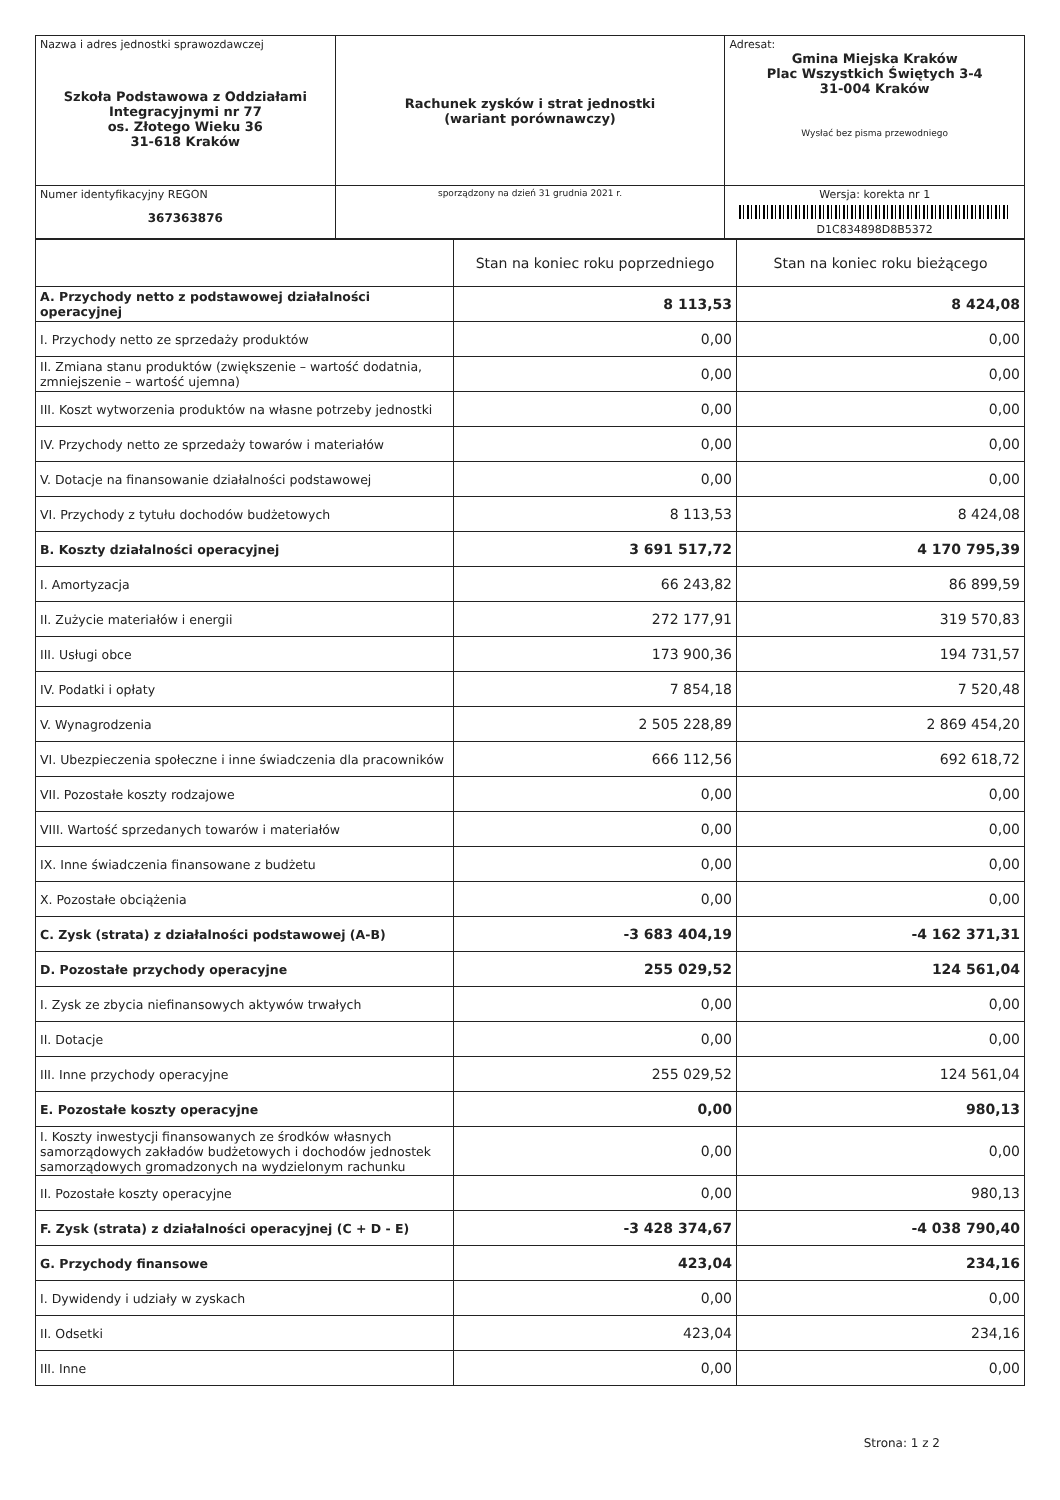| Nazwa i adres jednostki sprawozdawczej Szkoła Podstawowa z Oddziałami Integracyjnymi nr 77 os. Złotego Wieku 36 31-618 Kraków | Rachunek zysków i strat jednostki (wariant porównawczy) | Adresat: Gmina Miejska Kraków Plac Wszystkich Świętych 3-4 31-004 Kraków Wysłać bez pisma przewodniego |
| Numer identyfikacyjny REGON 367363876 | | Wersja: korekta nr 1 D1C834898D8B5372 |
| | sporządzony na dzień 31 grudnia 2021 r. | |
| | Stan na koniec roku poprzedniego | Stan na koniec roku bieżącego |
| --- | --- | --- |
| A. Przychody netto z podstawowej działalności operacyjnej | 8 113,53 | 8 424,08 |
| I. Przychody netto ze sprzedaży produktów | 0,00 | 0,00 |
| II. Zmiana stanu produktów (zwiększenie – wartość dodatnia, zmniejszenie – wartość ujemna) | 0,00 | 0,00 |
| III. Koszt wytworzenia produktów na własne potrzeby jednostki | 0,00 | 0,00 |
| IV. Przychody netto ze sprzedaży towarów i materiałów | 0,00 | 0,00 |
| V. Dotacje na finansowanie działalności podstawowej | 0,00 | 0,00 |
| VI. Przychody z tytułu dochodów budżetowych | 8 113,53 | 8 424,08 |
| B. Koszty działalności operacyjnej | 3 691 517,72 | 4 170 795,39 |
| I. Amortyzacja | 66 243,82 | 86 899,59 |
| II. Zużycie materiałów i energii | 272 177,91 | 319 570,83 |
| III. Usługi obce | 173 900,36 | 194 731,57 |
| IV. Podatki i opłaty | 7 854,18 | 7 520,48 |
| V. Wynagrodzenia | 2 505 228,89 | 2 869 454,20 |
| VI. Ubezpieczenia społeczne i inne świadczenia dla pracowników | 666 112,56 | 692 618,72 |
| VII. Pozostałe koszty rodzajowe | 0,00 | 0,00 |
| VIII. Wartość sprzedanych towarów i materiałów | 0,00 | 0,00 |
| IX. Inne świadczenia finansowane z budżetu | 0,00 | 0,00 |
| X. Pozostałe obciążenia | 0,00 | 0,00 |
| C. Zysk (strata) z działalności podstawowej (A-B) | -3 683 404,19 | -4 162 371,31 |
| D. Pozostałe przychody operacyjne | 255 029,52 | 124 561,04 |
| I. Zysk ze zbycia niefinansowych aktywów trwałych | 0,00 | 0,00 |
| II. Dotacje | 0,00 | 0,00 |
| III. Inne przychody operacyjne | 255 029,52 | 124 561,04 |
| E. Pozostałe koszty operacyjne | 0,00 | 980,13 |
| I. Koszty inwestycji finansowanych ze środków własnych samorządowych zakładów budżetowych i dochodów jednostek samorządowych gromadzonych na wydzielonym rachunku | 0,00 | 0,00 |
| II. Pozostałe koszty operacyjne | 0,00 | 980,13 |
| F. Zysk (strata) z działalności operacyjnej (C + D - E) | -3 428 374,67 | -4 038 790,40 |
| G. Przychody finansowe | 423,04 | 234,16 |
| I. Dywidendy i udziały w zyskach | 0,00 | 0,00 |
| II. Odsetki | 423,04 | 234,16 |
| III. Inne | 0,00 | 0,00 |
Strona: 1 z 2